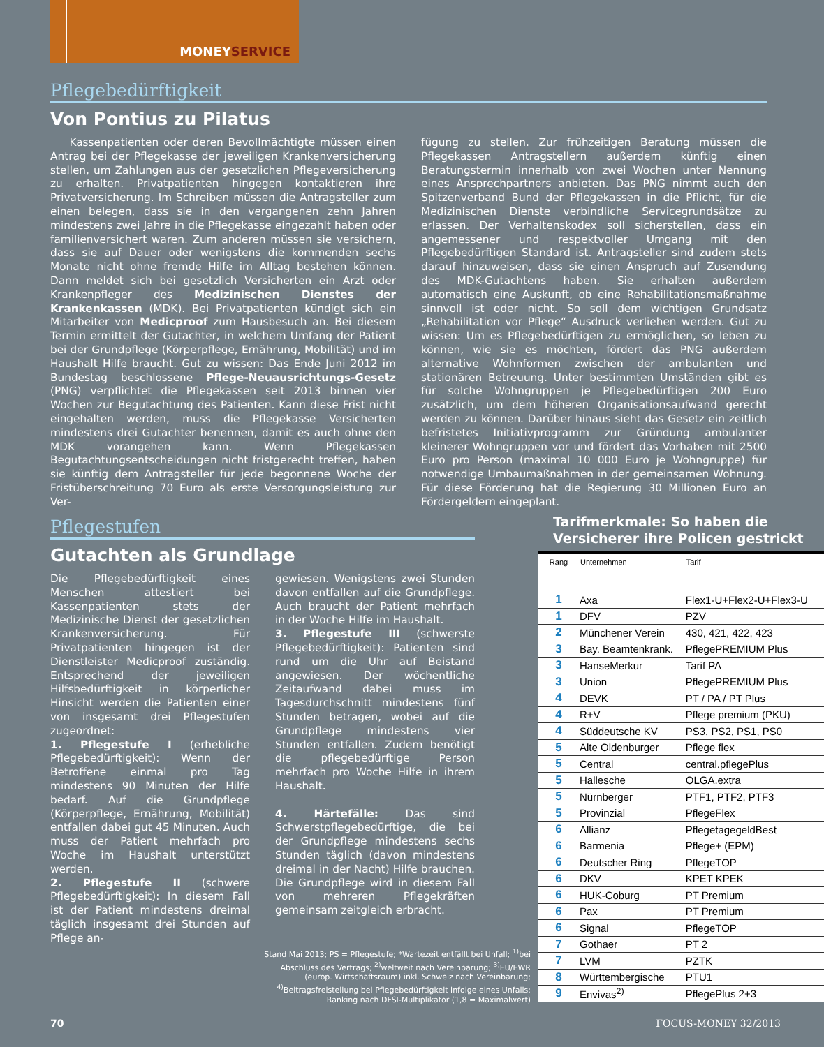MONEYSERVICE
Pflegebedürftigkeit
Von Pontius zu Pilatus
Kassenpatienten oder deren Bevollmächtigte müssen einen Antrag bei der Pflegekasse der jeweiligen Krankenversicherung stellen, um Zahlungen aus der gesetzlichen Pflegeversicherung zu erhalten. Privatpatienten hingegen kontaktieren ihre Privatversicherung. Im Schreiben müssen die Antragsteller zum einen belegen, dass sie in den vergangenen zehn Jahren mindestens zwei Jahre in die Pflegekasse eingezahlt haben oder familienversichert waren. Zum anderen müssen sie versichern, dass sie auf Dauer oder wenigstens die kommenden sechs Monate nicht ohne fremde Hilfe im Alltag bestehen können. Dann meldet sich bei gesetzlich Versicherten ein Arzt oder Krankenpfleger des Medizinischen Dienstes der Krankenkassen (MDK). Bei Privatpatienten kündigt sich ein Mitarbeiter von Medicproof zum Hausbesuch an. Bei diesem Termin ermittelt der Gutachter, in welchem Umfang der Patient bei der Grundpflege (Körperpflege, Ernährung, Mobilität) und im Haushalt Hilfe braucht. Gut zu wissen: Das Ende Juni 2012 im Bundestag beschlossene Pflege-Neuausrichtungs-Gesetz (PNG) verpflichtet die Pflegekassen seit 2013 binnen vier Wochen zur Begutachtung des Patienten. Kann diese Frist nicht eingehalten werden, muss die Pflegekasse Versicherten mindestens drei Gutachter benennen, damit es auch ohne den MDK vorangehen kann. Wenn Pflegekassen Begutachtungsentscheidungen nicht fristgerecht treffen, haben sie künftig dem Antragsteller für jede begonnene Woche der Fristüberschreitung 70 Euro als erste Versorgungsleistung zur Ver-
fügung zu stellen. Zur frühzeitigen Beratung müssen die Pflegekassen Antragstellern außerdem künftig einen Beratungstermin innerhalb von zwei Wochen unter Nennung eines Ansprechpartners anbieten. Das PNG nimmt auch den Spitzenverband Bund der Pflegekassen in die Pflicht, für die Medizinischen Dienste verbindliche Servicegrundsätze zu erlassen. Der Verhaltenskodex soll sicherstellen, dass ein angemessener und respektvoller Umgang mit den Pflegebedürftigen Standard ist. Antragsteller sind zudem stets darauf hinzuweisen, dass sie einen Anspruch auf Zusendung des MDK-Gutachtens haben. Sie erhalten außerdem automatisch eine Auskunft, ob eine Rehabilitationsmaßnahme sinnvoll ist oder nicht. So soll dem wichtigen Grundsatz „Rehabilitation vor Pflege“ Ausdruck verliehen werden. Gut zu wissen: Um es Pflegebedürftigen zu ermöglichen, so leben zu können, wie sie es möchten, fördert das PNG außerdem alternative Wohnformen zwischen der ambulanten und stationären Betreuung. Unter bestimmten Umständen gibt es für solche Wohngruppen je Pflegebedürftigen 200 Euro zusätzlich, um dem höheren Organisationsaufwand gerecht werden zu können. Darüber hinaus sieht das Gesetz ein zeitlich befristetes Initiativprogramm zur Gründung ambulanter kleinerer Wohngruppen vor und fördert das Vorhaben mit 2500 Euro pro Person (maximal 10 000 Euro je Wohngruppe) für notwendige Umbaumaßnahmen in der gemeinsamen Wohnung. Für diese Förderung hat die Regierung 30 Millionen Euro an Fördergeldern eingeplant.
Pflegestufen
Gutachten als Grundlage
Die Pflegebedürftigkeit eines Menschen attestiert bei Kassenpatienten stets der Medizinische Dienst der gesetzlichen Krankenversicherung. Für Privatpatienten hingegen ist der Dienstleister Medicproof zuständig. Entsprechend der jeweiligen Hilfsbedürftigkeit in körperlicher Hinsicht werden die Patienten einer von insgesamt drei Pflegestufen zugeordnet:
1. Pflegestufe I (erhebliche Pflegebedürftigkeit): Wenn der Betroffene einmal pro Tag mindestens 90 Minuten der Hilfe bedarf. Auf die Grundpflege (Körperpflege, Ernährung, Mobilität) entfallen dabei gut 45 Minuten. Auch muss der Patient mehrfach pro Woche im Haushalt unterstützt werden.
2. Pflegestufe II (schwere Pflegebedürftigkeit): In diesem Fall ist der Patient mindestens dreimal täglich insgesamt drei Stunden auf Pflege an-
gewiesen. Wenigstens zwei Stunden davon entfallen auf die Grundpflege. Auch braucht der Patient mehrfach in der Woche Hilfe im Haushalt.
3. Pflegestufe III (schwerste Pflegebedürftigkeit): Patienten sind rund um die Uhr auf Beistand angewiesen. Der wöchentliche Zeitaufwand dabei muss im Tagesdurchschnitt mindestens fünf Stunden betragen, wobei auf die Grundpflege mindestens vier Stunden entfallen. Zudem benötigt die pflegebedürftige Person mehrfach pro Woche Hilfe in ihrem Haushalt.
4. Härtefälle: Das sind Schwerstpflegebedürftige, die bei der Grundpflege mindestens sechs Stunden täglich (davon mindestens dreimal in der Nacht) Hilfe brauchen. Die Grundpflege wird in diesem Fall von mehreren Pflegekräften gemeinsam zeitgleich erbracht.
Tarifmerkmale: So haben die Versicherer ihre Policen gestrickt
| Rang | Unternehmen | Tarif |
| --- | --- | --- |
| 1 | Axa | Flex1-U+Flex2-U+Flex3-U |
| 1 | DFV | PZV |
| 2 | Münchener Verein | 430, 421, 422, 423 |
| 3 | Bay. Beamtenkrank. | PflegePREMIUM Plus |
| 3 | HanseMerkur | Tarif PA |
| 3 | Union | PflegePREMIUM Plus |
| 4 | DEVK | PT / PA / PT Plus |
| 4 | R+V | Pflege premium (PKU) |
| 4 | Süddeutsche KV | PS3, PS2, PS1, PS0 |
| 5 | Alte Oldenburger | Pflege flex |
| 5 | Central | central.pflegePlus |
| 5 | Hallesche | OLGA.extra |
| 5 | Nürnberger | PTF1, PTF2, PTF3 |
| 5 | Provinzial | PflegeFlex |
| 6 | Allianz | PflegetagegeldBest |
| 6 | Barmenia | Pflege+ (EPM) |
| 6 | Deutscher Ring | PflegeTOP |
| 6 | DKV | KPET KPEK |
| 6 | HUK-Coburg | PT Premium |
| 6 | Pax | PT Premium |
| 6 | Signal | PflegeTOP |
| 7 | Gothaer | PT 2 |
| 7 | LVM | PZTK |
| 8 | Württembergische | PTU1 |
| 9 | Envivas<sup>2)</sup> | PflegePlus 2+3 |
Stand Mai 2013; PS = Pflegestufe; *Wartezeit entfällt bei Unfall; <sup>1)</sup>bei Abschluss des Vertrags; <sup>2)</sup>weltweit nach Vereinbarung; <sup>3)</sup>EU/EWR (europ. Wirtschaftsraum) inkl. Schweiz nach Vereinbarung; <sup>4)</sup>Beitragsfreistellung bei Pflegebedürftigkeit infolge eines Unfalls; Ranking nach DFSI-Multiplikator (1,8 = Maximalwert)
70 FOCUS-MONEY 32/2013